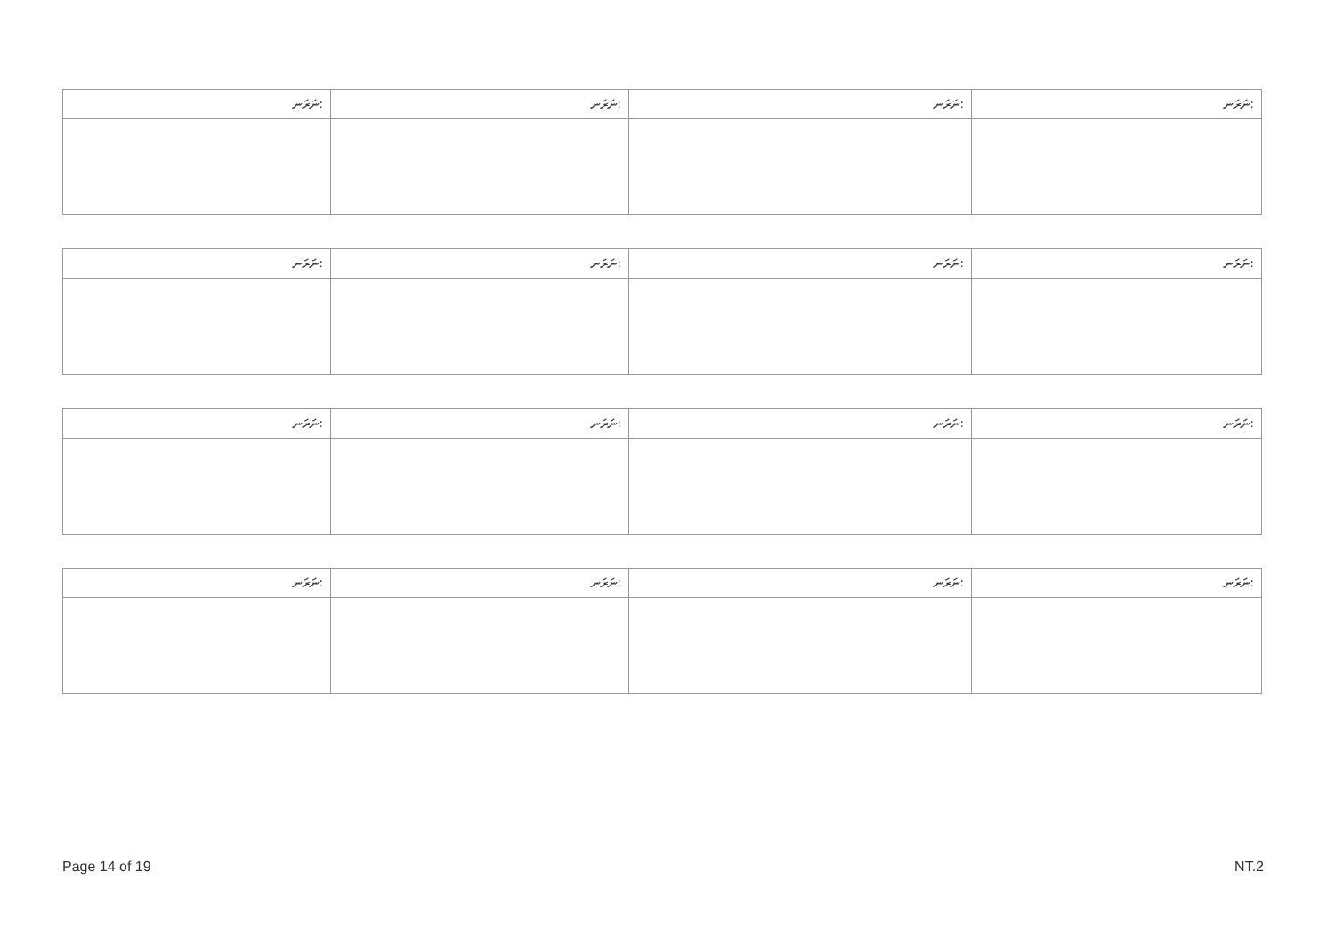| ނަރަނ: | ނަރަނ: | ނަރަނ: | ނަރަނ: |
| --- | --- | --- | --- |
| ނަރަނ: | ނަރަނ: | ނަރަނ: | ނަރަނ: |
| --- | --- | --- | --- |
| ނަރަނ: | ނަރަނ: | ނަރަނ: | ނަރަނ: |
| --- | --- | --- | --- |
| ނަރަނ: | ނަރަނ: | ނަރަނ: | ނަރަނ: |
| --- | --- | --- | --- |
Page 14 of 19 NT.2